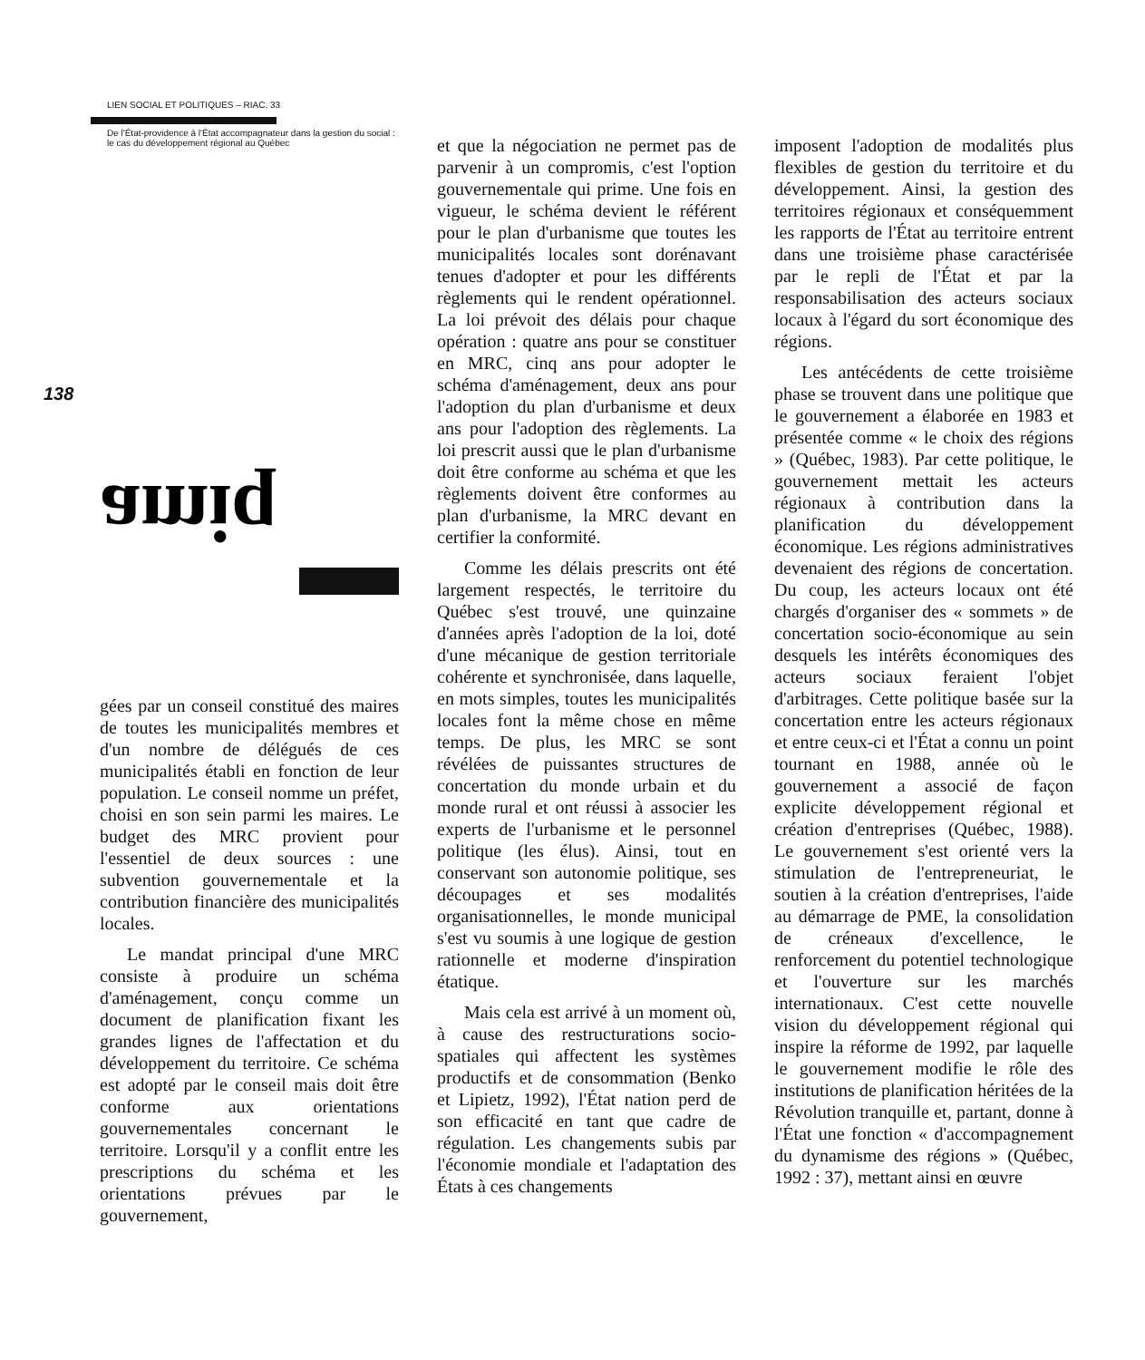LIEN SOCIAL ET POLITIQUES – RIAC, 33
De l'État-providence à l'État accompagnateur dans la gestion du social : le cas du développement régional au Québec
138
amiq
gées par un conseil constitué des maires de toutes les municipalités membres et d'un nombre de délégués de ces municipalités établi en fonction de leur population. Le conseil nomme un préfet, choisi en son sein parmi les maires. Le budget des MRC provient pour l'essentiel de deux sources : une subvention gouvernementale et la contribution financière des municipalités locales.
Le mandat principal d'une MRC consiste à produire un schéma d'aménagement, conçu comme un document de planification fixant les grandes lignes de l'affectation et du développement du territoire. Ce schéma est adopté par le conseil mais doit être conforme aux orientations gouvernementales concernant le territoire. Lorsqu'il y a conflit entre les prescriptions du schéma et les orientations prévues par le gouvernement,
et que la négociation ne permet pas de parvenir à un compromis, c'est l'option gouvernementale qui prime. Une fois en vigueur, le schéma devient le référent pour le plan d'urbanisme que toutes les municipalités locales sont dorénavant tenues d'adopter et pour les différents règlements qui le rendent opérationnel. La loi prévoit des délais pour chaque opération : quatre ans pour se constituer en MRC, cinq ans pour adopter le schéma d'aménagement, deux ans pour l'adoption du plan d'urbanisme et deux ans pour l'adoption des règlements. La loi prescrit aussi que le plan d'urbanisme doit être conforme au schéma et que les règlements doivent être conformes au plan d'urbanisme, la MRC devant en certifier la conformité.
Comme les délais prescrits ont été largement respectés, le territoire du Québec s'est trouvé, une quinzaine d'années après l'adoption de la loi, doté d'une mécanique de gestion territoriale cohérente et synchronisée, dans laquelle, en mots simples, toutes les municipalités locales font la même chose en même temps. De plus, les MRC se sont révélées de puissantes structures de concertation du monde urbain et du monde rural et ont réussi à associer les experts de l'urbanisme et le personnel politique (les élus). Ainsi, tout en conservant son autonomie politique, ses découpages et ses modalités organisationnelles, le monde municipal s'est vu soumis à une logique de gestion rationnelle et moderne d'inspiration étatique.
Mais cela est arrivé à un moment où, à cause des restructurations socio-spatiales qui affectent les systèmes productifs et de consommation (Benko et Lipietz, 1992), l'État nation perd de son efficacité en tant que cadre de régulation. Les changements subis par l'économie mondiale et l'adaptation des États à ces changements
imposent l'adoption de modalités plus flexibles de gestion du territoire et du développement. Ainsi, la gestion des territoires régionaux et conséquemment les rapports de l'État au territoire entrent dans une troisième phase caractérisée par le repli de l'État et par la responsabilisation des acteurs sociaux locaux à l'égard du sort économique des régions.
Les antécédents de cette troisième phase se trouvent dans une politique que le gouvernement a élaborée en 1983 et présentée comme « le choix des régions » (Québec, 1983). Par cette politique, le gouvernement mettait les acteurs régionaux à contribution dans la planification du développement économique. Les régions administratives devenaient des régions de concertation. Du coup, les acteurs locaux ont été chargés d'organiser des « sommets » de concertation socio-économique au sein desquels les intérêts économiques des acteurs sociaux feraient l'objet d'arbitrages. Cette politique basée sur la concertation entre les acteurs régionaux et entre ceux-ci et l'État a connu un point tournant en 1988, année où le gouvernement a associé de façon explicite développement régional et création d'entreprises (Québec, 1988). Le gouvernement s'est orienté vers la stimulation de l'entrepreneuriat, le soutien à la création d'entreprises, l'aide au démarrage de PME, la consolidation de créneaux d'excellence, le renforcement du potentiel technologique et l'ouverture sur les marchés internationaux. C'est cette nouvelle vision du développement régional qui inspire la réforme de 1992, par laquelle le gouvernement modifie le rôle des institutions de planification héritées de la Révolution tranquille et, partant, donne à l'État une fonction « d'accompagnement du dynamisme des régions » (Québec, 1992 : 37), mettant ainsi en œuvre